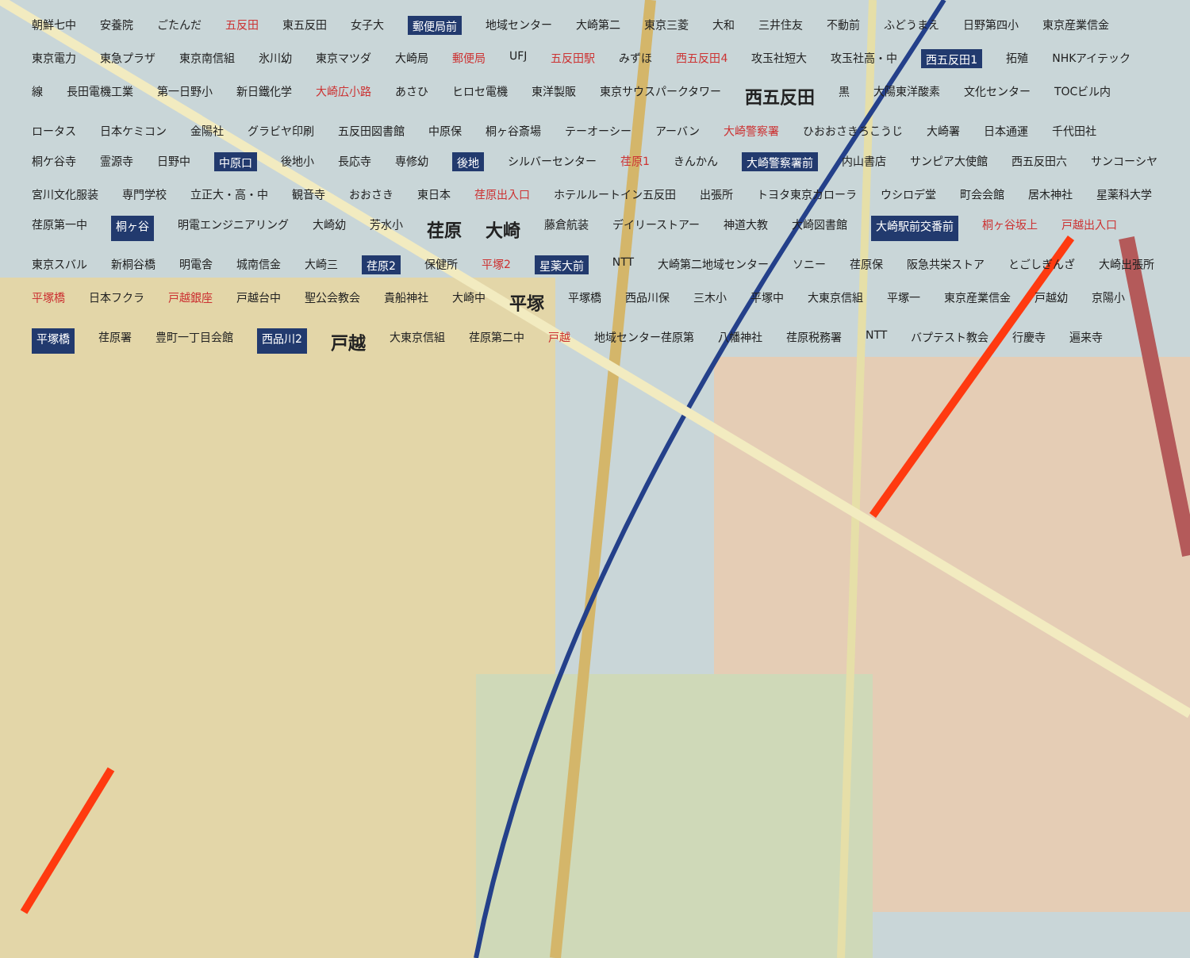朝鮮七中 安養院 ごたんだ 五反田 東五反田 女子大 郵便局前 地域センター 大崎第二 東京三菱 大和 三井住友 不動前 ふどうまえ 日野第四小 東京産業信金 東京電力 東急プラザ 東京南信組 氷川幼 東京マツダ 大崎局 郵便局 UFJ 五反田駅 みずほ 西五反田4 攻玉社短大 攻玉社高・中 西五反田1 拓殖 NHKアイテック 線 長田電機工業 第一日野小 新日鐵化学 大崎広小路 あさひ ヒロセ電機 東洋製販 東京サウスパークタワー 西五反田 黒 大陽東洋酸素 文化センター TOCビル内 ロータス 日本ケミコン 金陽社 グラビヤ印刷 五反田図書館 中原保 桐ヶ谷斎場 テーオーシー アーバン 大崎警察署 ひおおさきろこうじ 大崎署 日本通運 千代田社 桐ケ谷寺 霊源寺 日野中 中原口 後地小 長応寺 専修幼 後地 シルバーセンター 荏原1 きんかん 大崎警察署前 内山書店 サンピア大使館 西五反田六 サンコーシヤ 宮川文化服装 専門学校 立正大・高・中 観音寺 おおさき 東日本 荏原出入口 ホテルルートイン五反田 出張所 トヨタ東京カローラ ウシロデ堂 町会会館 居木神社 星薬科大学 荏原第一中 桐ヶ谷 明電エンジニアリング 大崎幼 芳水小 荏原 大崎 藤倉航装 デイリーストアー 神道大教 大崎図書館 大崎駅前交番前 桐ヶ谷坂上 戸越出入口 東京スバル 新桐谷橋 明電舎 城南信金 大崎三 荏原2 保健所 平塚2 星薬大前 NTT 大崎第二地域センター ソニー 荏原保 阪急共栄ストア とごしぎんざ 大崎出張所 平塚橋 日本フクラ 戸越銀座 戸越台中 聖公会教会 貴船神社 大崎中 平塚 平塚橋 西品川保 三木小 平塚中 大東京信組 平塚一 東京産業信金 戸越幼 京陽小 平塚橋 荏原署 豊町一丁目会館 西品川2 戸越 大東京信組 荏原第二中 戸越 地域センター荏原第 八幡神社 荏原税務署 NTT バプテスト教会 行慶寺 遍来寺